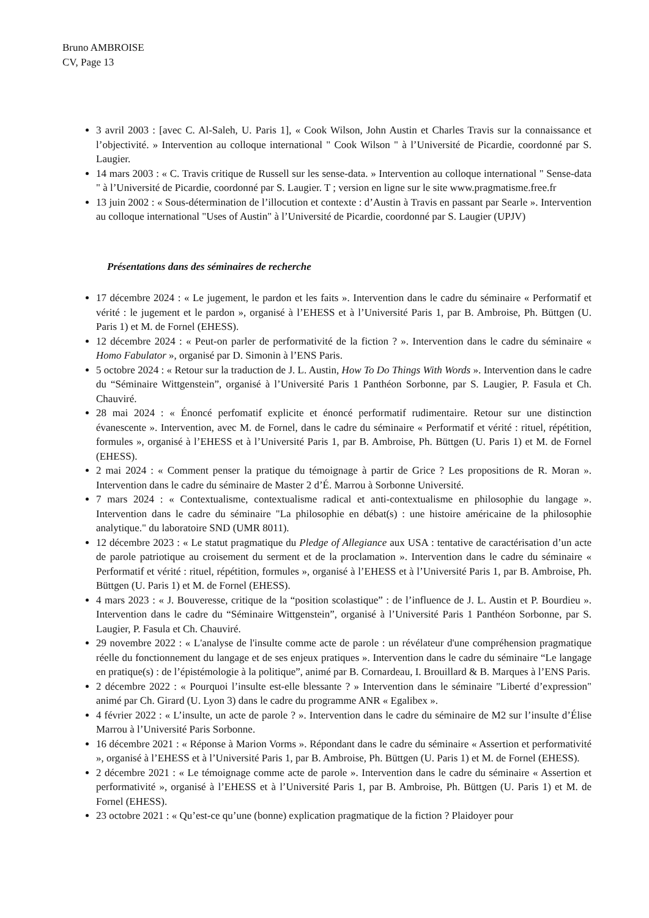Bruno AMBROISE
CV, Page 13
3 avril 2003 : [avec C. Al-Saleh, U. Paris 1], « Cook Wilson, John Austin et Charles Travis sur la connaissance et l’objectivité. » Intervention au colloque international " Cook Wilson " à l’Université de Picardie, coordonné par S. Laugier.
14 mars 2003 : « C. Travis critique de Russell sur les sense-data. » Intervention au colloque international " Sense-data " à l’Université de Picardie, coordonné par S. Laugier. T ; version en ligne sur le site www.pragmatisme.free.fr
13 juin 2002 : « Sous-détermination de l’illocution et contexte : d’Austin à Travis en passant par Searle ». Intervention au colloque international "Uses of Austin" à l’Université de Picardie, coordonné par S. Laugier (UPJV)
Présentations dans des séminaires de recherche
17 décembre 2024 : « Le jugement, le pardon et les faits ». Intervention dans le cadre du séminaire « Performatif et vérité : le jugement et le pardon », organisé à l’EHESS et à l’Université Paris 1, par B. Ambroise, Ph. Büttgen (U. Paris 1) et M. de Fornel (EHESS).
12 décembre 2024 : « Peut-on parler de performativité de la fiction ? ». Intervention dans le cadre du séminaire « Homo Fabulator », organisé par D. Simonin à l’ENS Paris.
5 octobre 2024 : « Retour sur la traduction de J. L. Austin, How To Do Things With Words ». Intervention dans le cadre du “Séminaire Wittgenstein”, organisé à l’Université Paris 1 Panthéon Sorbonne, par S. Laugier, P. Fasula et Ch. Chauviré.
28 mai 2024 : « Énoncé perfomatif explicite et énoncé performatif rudimentaire. Retour sur une distinction évanescente ». Intervention, avec M. de Fornel, dans le cadre du séminaire « Performatif et vérité : rituel, répétition, formules », organisé à l’EHESS et à l’Université Paris 1, par B. Ambroise, Ph. Büttgen (U. Paris 1) et M. de Fornel (EHESS).
2 mai 2024 : « Comment penser la pratique du témoignage à partir de Grice ? Les propositions de R. Moran ». Intervention dans le cadre du séminaire de Master 2 d’É. Marrou à Sorbonne Université.
7 mars 2024 : « Contextualisme, contextualisme radical et anti-contextualisme en philosophie du langage ». Intervention dans le cadre du séminaire "La philosophie en débat(s) : une histoire américaine de la philosophie analytique." du laboratoire SND (UMR 8011).
12 décembre 2023 : « Le statut pragmatique du Pledge of Allegiance aux USA : tentative de caractérisation d’un acte de parole patriotique au croisement du serment et de la proclamation ». Intervention dans le cadre du séminaire « Performatif et vérité : rituel, répétition, formules », organisé à l’EHESS et à l’Université Paris 1, par B. Ambroise, Ph. Büttgen (U. Paris 1) et M. de Fornel (EHESS).
4 mars 2023 : « J. Bouveresse, critique de la “position scolastique” : de l’influence de J. L. Austin et P. Bourdieu ». Intervention dans le cadre du “Séminaire Wittgenstein”, organisé à l’Université Paris 1 Panthéon Sorbonne, par S. Laugier, P. Fasula et Ch. Chauviré.
29 novembre 2022 : « L'analyse de l'insulte comme acte de parole : un révélateur d'une compréhension pragmatique réelle du fonctionnement du langage et de ses enjeux pratiques ». Intervention dans le cadre du séminaire “Le langage en pratique(s) : de l’épistémologie à la politique”, animé par B. Cornardeau, I. Brouillard & B. Marques à l’ENS Paris.
2 décembre 2022 : « Pourquoi l’insulte est-elle blessante ? » Intervention dans le séminaire "Liberté d’expression" animé par Ch. Girard (U. Lyon 3) dans le cadre du programme ANR « Egalibex ».
4 février 2022 : « L’insulte, un acte de parole ? ». Intervention dans le cadre du séminaire de M2 sur l’insulte d’Élise Marrou à l’Université Paris Sorbonne.
16 décembre 2021 : « Réponse à Marion Vorms ». Répondant dans le cadre du séminaire « Assertion et performativité », organisé à l’EHESS et à l’Université Paris 1, par B. Ambroise, Ph. Büttgen (U. Paris 1) et M. de Fornel (EHESS).
2 décembre 2021 : « Le témoignage comme acte de parole ». Intervention dans le cadre du séminaire « Assertion et performativité », organisé à l’EHESS et à l’Université Paris 1, par B. Ambroise, Ph. Büttgen (U. Paris 1) et M. de Fornel (EHESS).
23 octobre 2021 : « Qu’est-ce qu’une (bonne) explication pragmatique de la fiction ? Plaidoyer pour